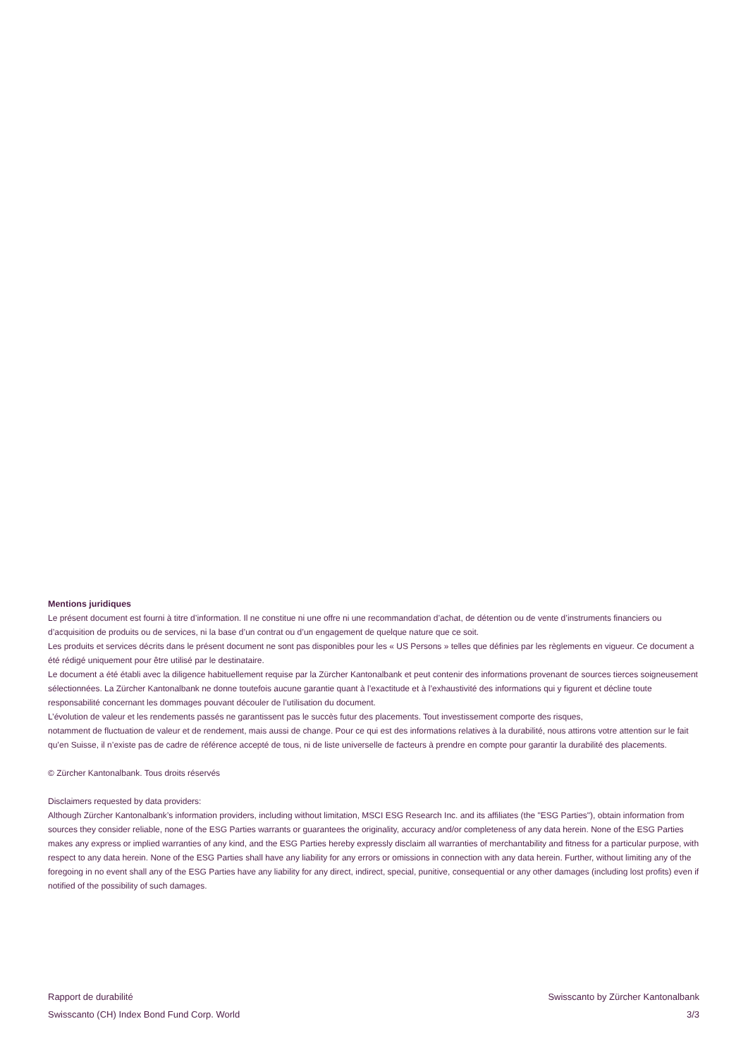Mentions juridiques
Le présent document est fourni à titre d’information. Il ne constitue ni une offre ni une recommandation d’achat, de détention ou de vente d’instruments financiers ou d’acquisition de produits ou de services, ni la base d’un contrat ou d’un engagement de quelque nature que ce soit.
Les produits et services décrits dans le présent document ne sont pas disponibles pour les « US Persons » telles que définies par les règlements en vigueur. Ce document a été rédigé uniquement pour être utilisé par le destinataire.
Le document a été établi avec la diligence habituellement requise par la Zürcher Kantonalbank et peut contenir des informations provenant de sources tierces soigneusement sélectionnées. La Zürcher Kantonalbank ne donne toutefois aucune garantie quant à l’exactitude et à l’exhaustivité des informations qui y figurent et décline toute responsabilité concernant les dommages pouvant découler de l’utilisation du document.
L’évolution de valeur et les rendements passés ne garantissent pas le succès futur des placements. Tout investissement comporte des risques,
notamment de fluctuation de valeur et de rendement, mais aussi de change. Pour ce qui est des informations relatives à la durabilité, nous attirons votre attention sur le fait qu’en Suisse, il n’existe pas de cadre de référence accepté de tous, ni de liste universelle de facteurs à prendre en compte pour garantir la durabilité des placements.
© Zürcher Kantonalbank. Tous droits réservés
Disclaimers requested by data providers:
Although Zürcher Kantonalbank’s information providers, including without limitation, MSCI ESG Research Inc. and its affiliates (the "ESG Parties"), obtain information from sources they consider reliable, none of the ESG Parties warrants or guarantees the originality, accuracy and/or completeness of any data herein. None of the ESG Parties makes any express or implied warranties of any kind, and the ESG Parties hereby expressly disclaim all warranties of merchantability and fitness for a particular purpose, with respect to any data herein. None of the ESG Parties shall have any liability for any errors or omissions in connection with any data herein. Further, without limiting any of the foregoing in no event shall any of the ESG Parties have any liability for any direct, indirect, special, punitive, consequential or any other damages (including lost profits) even if notified of the possibility of such damages.
Rapport de durabilité
Swisscanto (CH) Index Bond Fund Corp. World
Swisscanto by Zürcher Kantonalbank
3/3